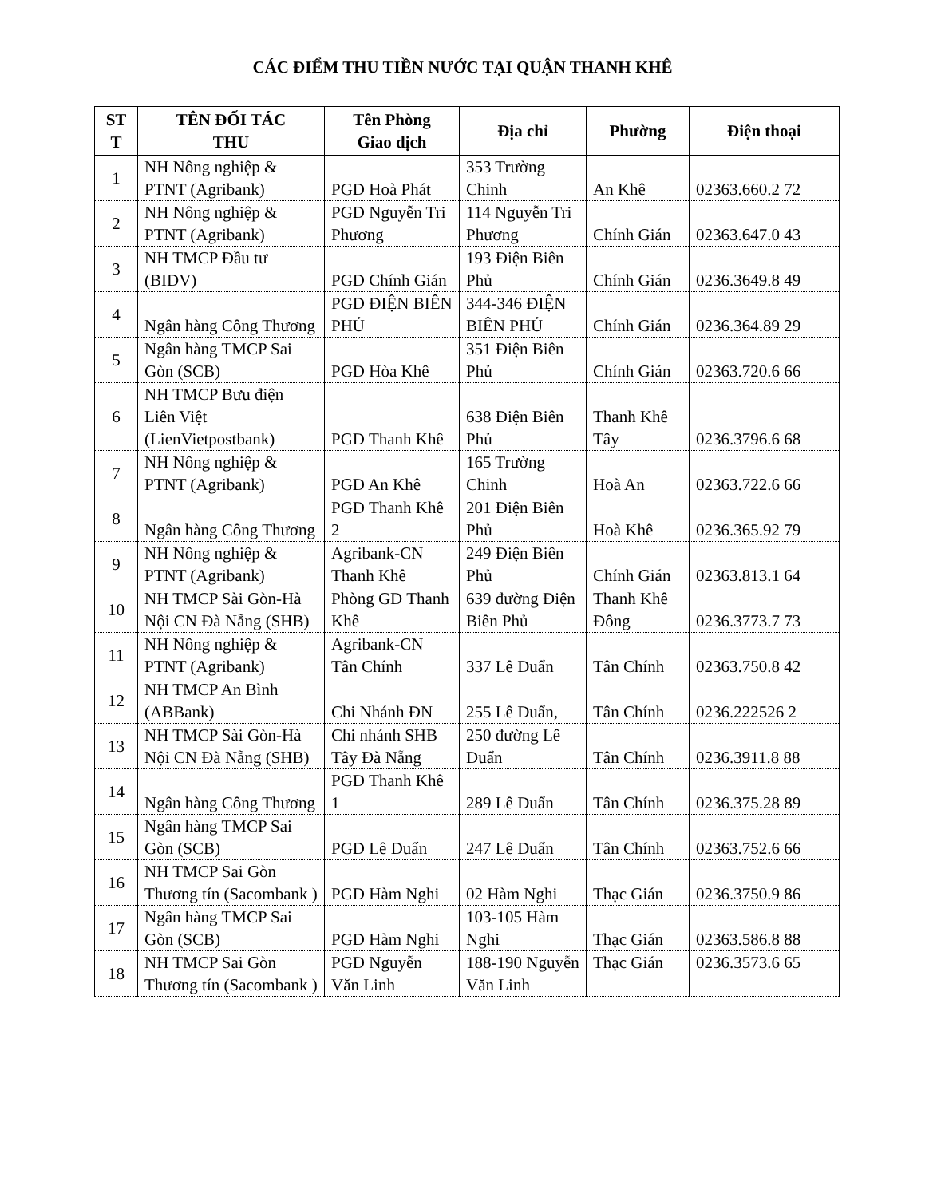CÁC ĐIỂM THU TIỀN NƯỚC TẠI QUẬN THANH KHÊ
| ST T | TÊN ĐỐI TÁC THU | Tên Phòng Giao dịch | Địa chỉ | Phường | Điện thoại |
| --- | --- | --- | --- | --- | --- |
| 1 | NH Nông nghiệp & PTNT (Agribank) | PGD Hoà Phát | 353 Trường Chinh | An Khê | 02363.660.2 72 |
| 2 | NH Nông nghiệp & PTNT (Agribank) | PGD Nguyễn Tri Phương | 114 Nguyễn Tri Phương | Chính Gián | 02363.647.0 43 |
| 3 | NH TMCP Đầu tư (BIDV) | PGD Chính Gián | 193 Điện Biên Phủ | Chính Gián | 0236.3649.8 49 |
| 4 | Ngân hàng Công Thương | PGD ĐIỆN BIÊN PHỦ | 344-346 ĐIỆN BIÊN PHỦ | Chính Gián | 0236.364.89 29 |
| 5 | Ngân hàng TMCP Sai Gòn (SCB) | PGD Hòa Khê | 351 Điện Biên Phủ | Chính Gián | 02363.720.6 66 |
| 6 | NH TMCP Bưu điện Liên Việt (LienVietpostbank) | PGD Thanh Khê | 638 Điện Biên Phủ | Thanh Khê Tây | 0236.3796.6 68 |
| 7 | NH Nông nghiệp & PTNT (Agribank) | PGD An Khê | 165 Trường Chinh | Hoà An | 02363.722.6 66 |
| 8 | Ngân hàng Công Thương | PGD Thanh Khê 2 | 201 Điện Biên Phủ | Hoà Khê | 0236.365.92 79 |
| 9 | NH Nông nghiệp & PTNT (Agribank) | Agribank-CN Thanh Khê | 249 Điện Biên Phủ | Chính Gián | 02363.813.1 64 |
| 10 | NH TMCP Sài Gòn-Hà Nội CN Đà Nẵng (SHB) | Phòng GD Thanh Khê | 639 đường Điện Biên Phủ | Thanh Khê Đông | 0236.3773.7 73 |
| 11 | NH Nông nghiệp & PTNT (Agribank) | Agribank-CN Tân Chính | 337 Lê Duẩn | Tân Chính | 02363.750.8 42 |
| 12 | NH TMCP An Bình (ABBank) | Chi Nhánh ĐN | 255 Lê Duẩn, | Tân Chính | 0236.222526 2 |
| 13 | NH TMCP Sài Gòn-Hà Nội CN Đà Nẵng (SHB) | Chi nhánh SHB Tây Đà Nẵng | 250 đường Lê Duẩn | Tân Chính | 0236.3911.8 88 |
| 14 | Ngân hàng Công Thương | PGD Thanh Khê 1 | 289 Lê Duẩn | Tân Chính | 0236.375.28 89 |
| 15 | Ngân hàng TMCP Sai Gòn (SCB) | PGD Lê Duẩn | 247 Lê Duẩn | Tân Chính | 02363.752.6 66 |
| 16 | NH TMCP Sai Gòn Thương tín (Sacombank ) | PGD Hàm Nghi | 02 Hàm Nghi | Thạc Gián | 0236.3750.9 86 |
| 17 | Ngân hàng TMCP Sai Gòn (SCB) | PGD Hàm Nghi | 103-105 Hàm Nghi | Thạc Gián | 02363.586.8 88 |
| 18 | NH TMCP Sai Gòn Thương tín (Sacombank ) | PGD Nguyễn Văn Linh | 188-190 Nguyễn Văn Linh | Thạc Gián | 0236.3573.6 65 |